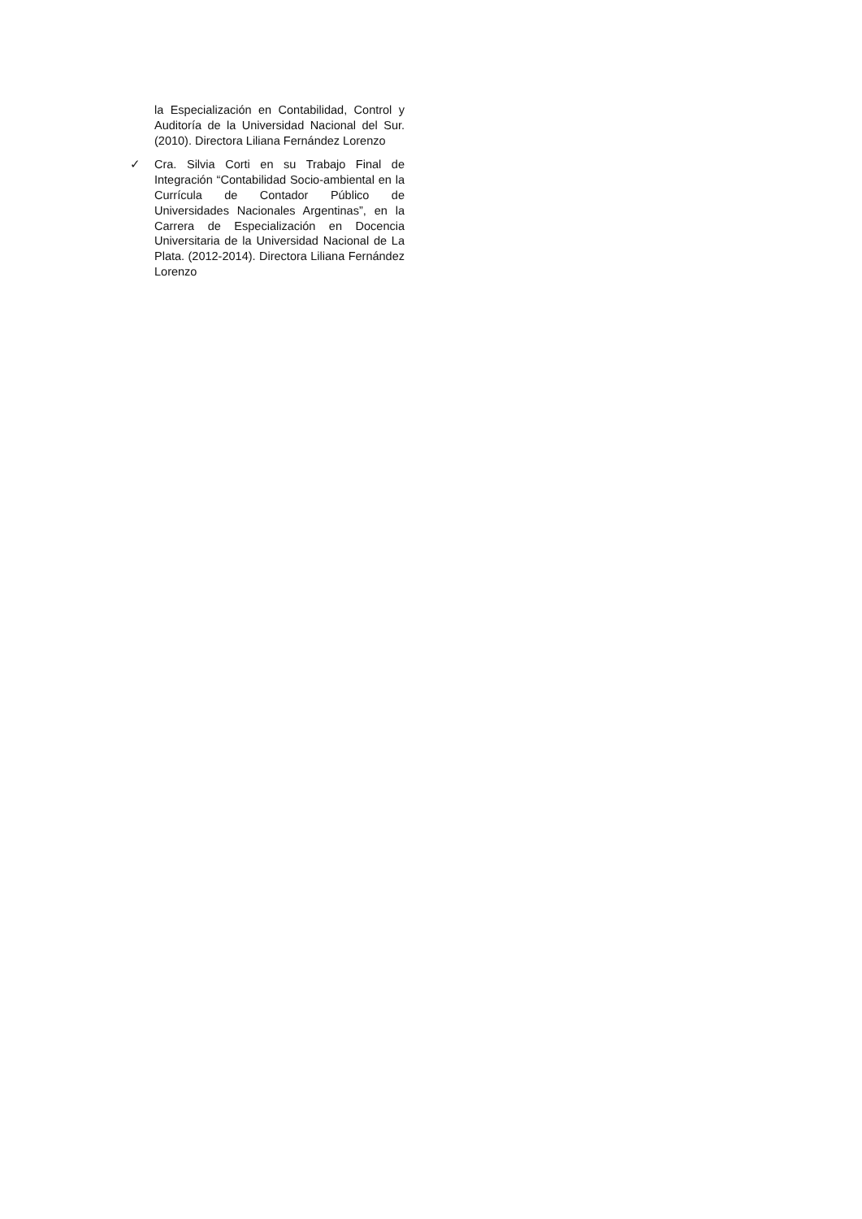la Especialización en Contabilidad, Control y Auditoría de la Universidad Nacional del Sur. (2010). Directora Liliana Fernández Lorenzo
✓ Cra. Silvia Corti en su Trabajo Final de Integración “Contabilidad Socio-ambiental en la Currícula de Contador Público de Universidades Nacionales Argentinas”, en la Carrera de Especialización en Docencia Universitaria de la Universidad Nacional de La Plata. (2012-2014). Directora Liliana Fernández Lorenzo